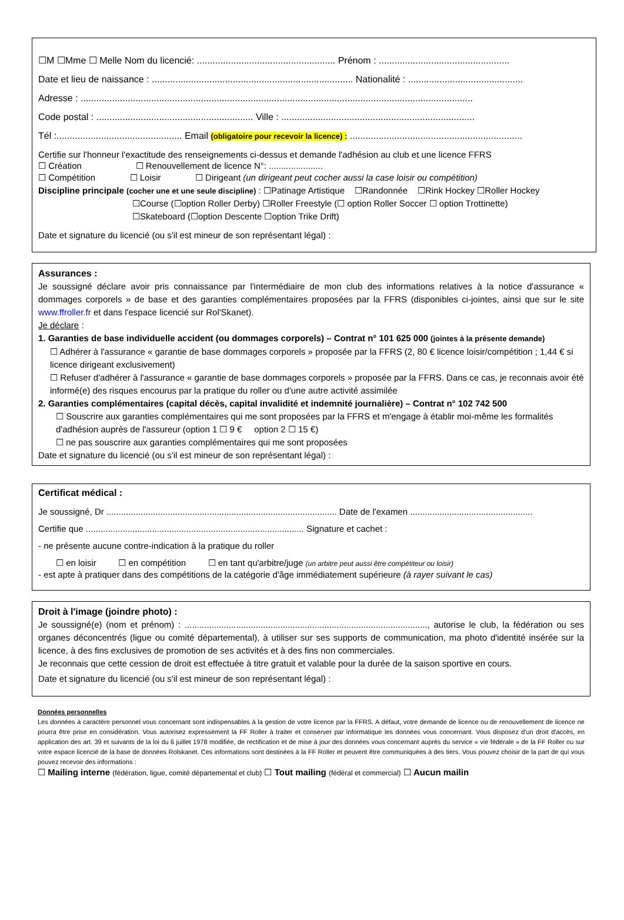☐M ☐Mme ☐ Melle Nom du licencié: ..................................................... Prénom : ..................................................
Date et lieu de naissance : ............................................................................. Nationalité : ............................................
Adresse : ......................................................................................................................................................
Code postal : ............................................................ Ville : ..........................................................................
Tél :................................................ Email (obligatoire pour recevoir la licence) : ..................................................................
Certifie sur l'honneur l'exactitude des renseignements ci-dessus et demande l'adhésion au club et une licence FFRS
☐ Création ☐ Renouvellement de licence N°: ......................
☐ Compétition ☐ Loisir ☐ Dirigeant (un dirigeant peut cocher aussi la case loisir ou compétition)
Discipline principale (cocher une et une seule discipline) : ☐Patinage Artistique ☐Randonnée ☐Rink Hockey ☐Roller Hockey
☐Course (☐option Roller Derby) ☐Roller Freestyle (☐ option Roller Soccer ☐ option Trottinette)
☐Skateboard (☐option Descente ☐option Trike Drift)
Date et signature du licencié (ou s'il est mineur de son représentant légal) :
Assurances :
Je soussigné déclare avoir pris connaissance par l'intermédiaire de mon club des informations relatives à la notice d'assurance « dommages corporels » de base et des garanties complémentaires proposées par la FFRS (disponibles ci-jointes, ainsi que sur le site www.ffroller.fr et dans l'espace licencié sur Rol'Skanet).
Je déclare :
1. Garanties de base individuelle accident (ou dommages corporels) – Contrat n° 101 625 000 (jointes à la présente demande)
☐ Adhérer à l'assurance « garantie de base dommages corporels » proposée par la FFRS (2, 80 € licence loisir/compétition ; 1,44 € si licence dirigeant exclusivement)
☐ Refuser d'adhérer à l'assurance « garantie de base dommages corporels » proposée par la FFRS. Dans ce cas, je reconnais avoir été informé(e) des risques encourus par la pratique du roller ou d'une autre activité assimilée
2. Garanties complémentaires (capital décès, capital invalidité et indemnité journalière) – Contrat n° 102 742 500
☐ Souscrire aux garanties complémentaires qui me sont proposées par la FFRS et m'engage à établir moi-même les formalités d'adhésion auprès de l'assureur (option 1 ☐ 9 € option 2 ☐ 15 €)
☐ ne pas souscrire aux garanties complémentaires qui me sont proposées
Date et signature du licencié (ou s'il est mineur de son représentant légal) :
Certificat médical :
Je soussigné, Dr .............................................................................................. Date de l'examen ..................................................
Certifie que ......................................................................................... Signature et cachet :
- ne présente aucune contre-indication à la pratique du roller
☐ en loisir ☐ en compétition ☐ en tant qu'arbitre/juge (un arbitre peut aussi être compétiteur ou loisir)
- est apte à pratiquer dans des compétitions de la catégorie d'âge immédiatement supérieure (à rayer suivant le cas)
Droit à l'image (joindre photo) :
Je soussigné(e) (nom et prénom) : ..................................................................................................., autorise le club, la fédération ou ses organes déconcentrés (ligue ou comité départemental), à utiliser sur ses supports de communication, ma photo d'identité insérée sur la licence, à des fins exclusives de promotion de ses activités et à des fins non commerciales.
Je reconnais que cette cession de droit est effectuée à titre gratuit et valable pour la durée de la saison sportive en cours.
Date et signature du licencié (ou s'il est mineur de son représentant légal) :
Données personnelles
Les données à caractère personnel vous concernant sont indispensables à la gestion de votre licence par la FFRS. A défaut, votre demande de licence ou de renouvellement de licence ne pourra être prise en considération. Vous autorisez expressément la FF Roller à traiter et conserver par informatique les données vous concernant. Vous disposez d'un droit d'accès, en application des art. 39 et suivants de la loi du 6 juillet 1978 modifiée, de rectification et de mise à jour des données vous concernant auprès du service « vie fédérale » de la FF Roller ou sur votre espace licencié de la base de données Rolskanet. Ces informations sont destinées à la FF Roller et peuvent être communiquées à des tiers. Vous pouvez choisir de la part de qui vous pouvez recevoir des informations :
☐ Mailing interne (fédération, ligue, comité départemental et club) ☐ Tout mailing (fédéral et commercial) ☐ Aucun mailin